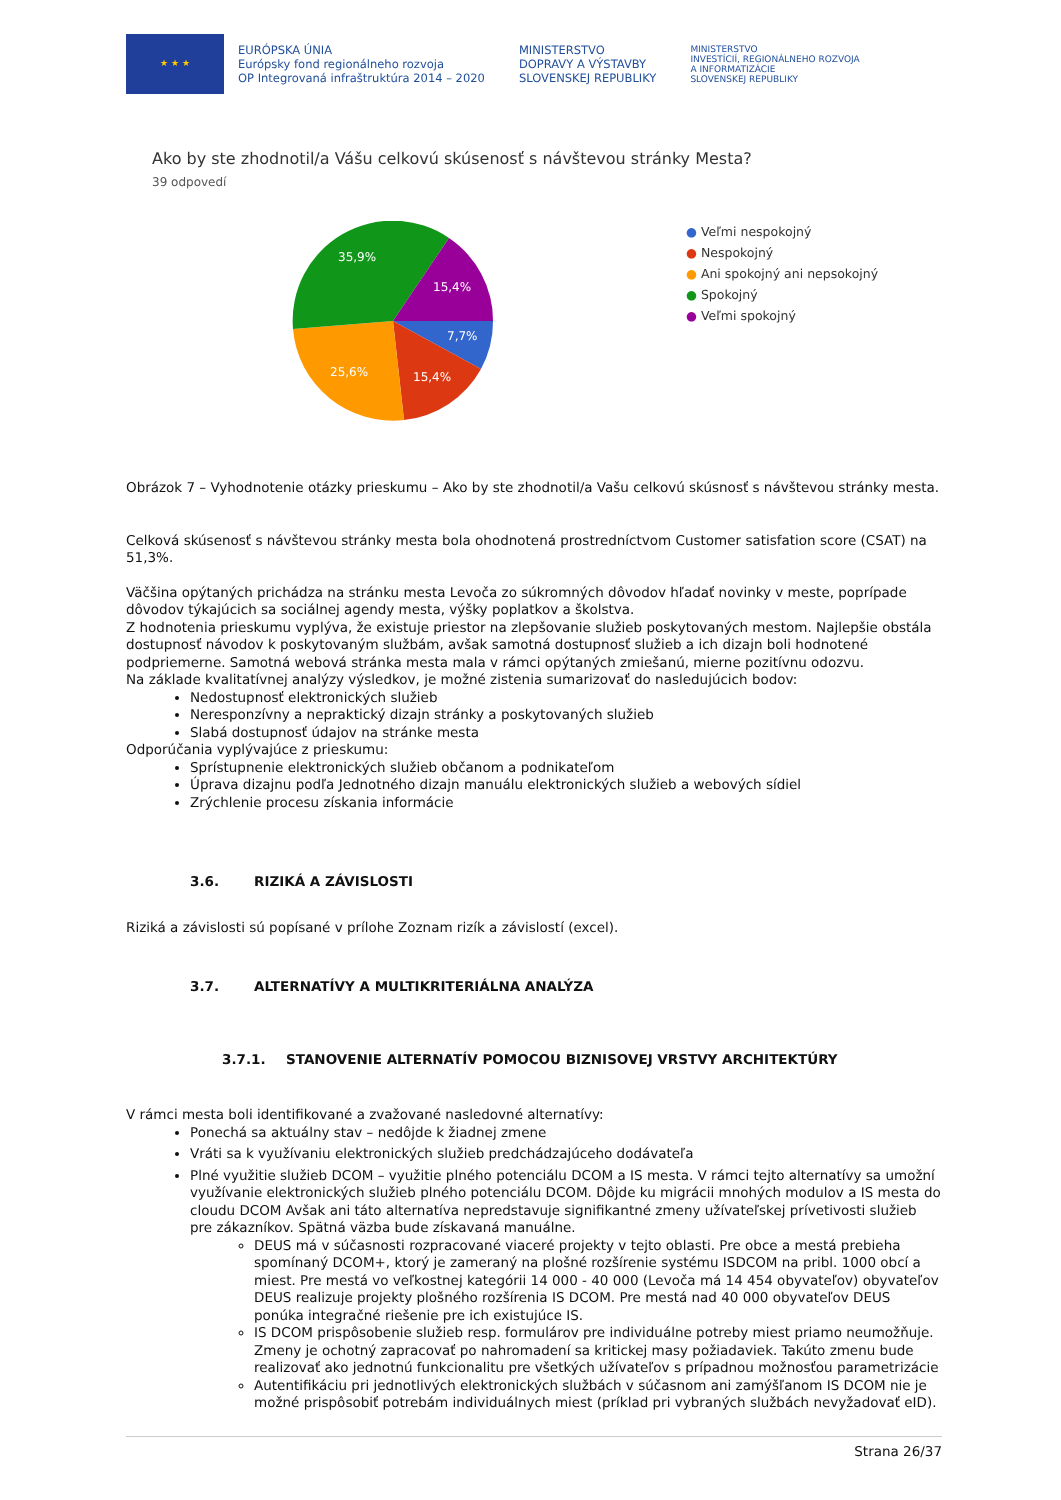★ ★ ★
EURÓPSKA ÚNIA
Európsky fond regionálneho rozvoja
OP Integrovaná infraštruktúra 2014 – 2020
MINISTERSTVO
DOPRAVY A VÝSTAVBY
SLOVENSKEJ REPUBLIKY
MINISTERSTVO
INVESTÍCIÍ, REGIONÁLNEHO ROZVOJA
A INFORMATIZÁCIE
SLOVENSKEJ REPUBLIKY
Ako by ste zhodnotil/a Vášu celkovú skúsenosť s návštevou stránky Mesta?
39 odpovedí
35,9%
15,4%
7,7%
15,4%
25,6%
● Veľmi nespokojný
● Nespokojný
● Ani spokojný ani nepsokojný
● Spokojný
● Veľmi spokojný
Obrázok 7 – Vyhodnotenie otázky prieskumu – Ako by ste zhodnotil/a Vašu celkovú skúsnosť s návštevou stránky mesta.
Celková skúsenosť s návštevou stránky mesta bola ohodnotená prostredníctvom Customer satisfation score (CSAT) na 51,3%.
Väčšina opýtaných prichádza na stránku mesta Levoča zo súkromných dôvodov hľadať novinky v meste, poprípade dôvodov týkajúcich sa sociálnej agendy mesta, výšky poplatkov a školstva.
Z hodnotenia prieskumu vyplýva, že existuje priestor na zlepšovanie služieb poskytovaných mestom. Najlepšie obstála dostupnosť návodov k poskytovaným službám, avšak samotná dostupnosť služieb a ich dizajn boli hodnotené podpriemerne. Samotná webová stránka mesta mala v rámci opýtaných zmiešanú, mierne pozitívnu odozvu.
Na základe kvalitatívnej analýzy výsledkov, je možné zistenia sumarizovať do nasledujúcich bodov:
Nedostupnosť elektronických služieb
Neresponzívny a nepraktický dizajn stránky a poskytovaných služieb
Slabá dostupnosť údajov na stránke mesta
Odporúčania vyplývajúce z prieskumu:
Sprístupnenie elektronických služieb občanom a podnikateľom
Úprava dizajnu podľa Jednotného dizajn manuálu elektronických služieb a webových sídiel
Zrýchlenie procesu získania informácie
3.6. RIZIKÁ A ZÁVISLOSTI
Riziká a závislosti sú popísané v prílohe Zoznam rizík a závislostí (excel).
3.7. ALTERNATÍVY A MULTIKRITERIÁLNA ANALÝZA
3.7.1. STANOVENIE ALTERNATÍV POMOCOU BIZNISOVEJ VRSTVY ARCHITEKTÚRY
V rámci mesta boli identifikované a zvažované nasledovné alternatívy:
Ponechá sa aktuálny stav – nedôjde k žiadnej zmene
Vráti sa k využívaniu elektronických služieb predchádzajúceho dodávateľa
Plné využitie služieb DCOM – využitie plného potenciálu DCOM a IS mesta. V rámci tejto alternatívy sa umožní využívanie elektronických služieb plného potenciálu DCOM. Dôjde ku migrácii mnohých modulov a IS mesta do cloudu DCOM Avšak ani táto alternatíva nepredstavuje signifikantné zmeny užívateľskej prívetivosti služieb pre zákazníkov. Spätná väzba bude získavaná manuálne.
DEUS má v súčasnosti rozpracované viaceré projekty v tejto oblasti. Pre obce a mestá prebieha spomínaný DCOM+, ktorý je zameraný na plošné rozšírenie systému ISDCOM na pribl. 1000 obcí a miest. Pre mestá vo veľkostnej kategórii 14 000 - 40 000 (Levoča má 14 454 obyvateľov) obyvateľov DEUS realizuje projekty plošného rozšírenia IS DCOM. Pre mestá nad 40 000 obyvateľov DEUS ponúka integračné riešenie pre ich existujúce IS.
IS DCOM prispôsobenie služieb resp. formulárov pre individuálne potreby miest priamo neumožňuje. Zmeny je ochotný zapracovať po nahromadení sa kritickej masy požiadaviek. Takúto zmenu bude realizovať ako jednotnú funkcionalitu pre všetkých užívateľov s prípadnou možnosťou parametrizácie
Autentifikáciu pri jednotlivých elektronických službách v súčasnom ani zamýšľanom IS DCOM nie je možné prispôsobiť potrebám individuálnych miest (príklad pri vybraných službách nevyžadovať eID).
Strana 26/37